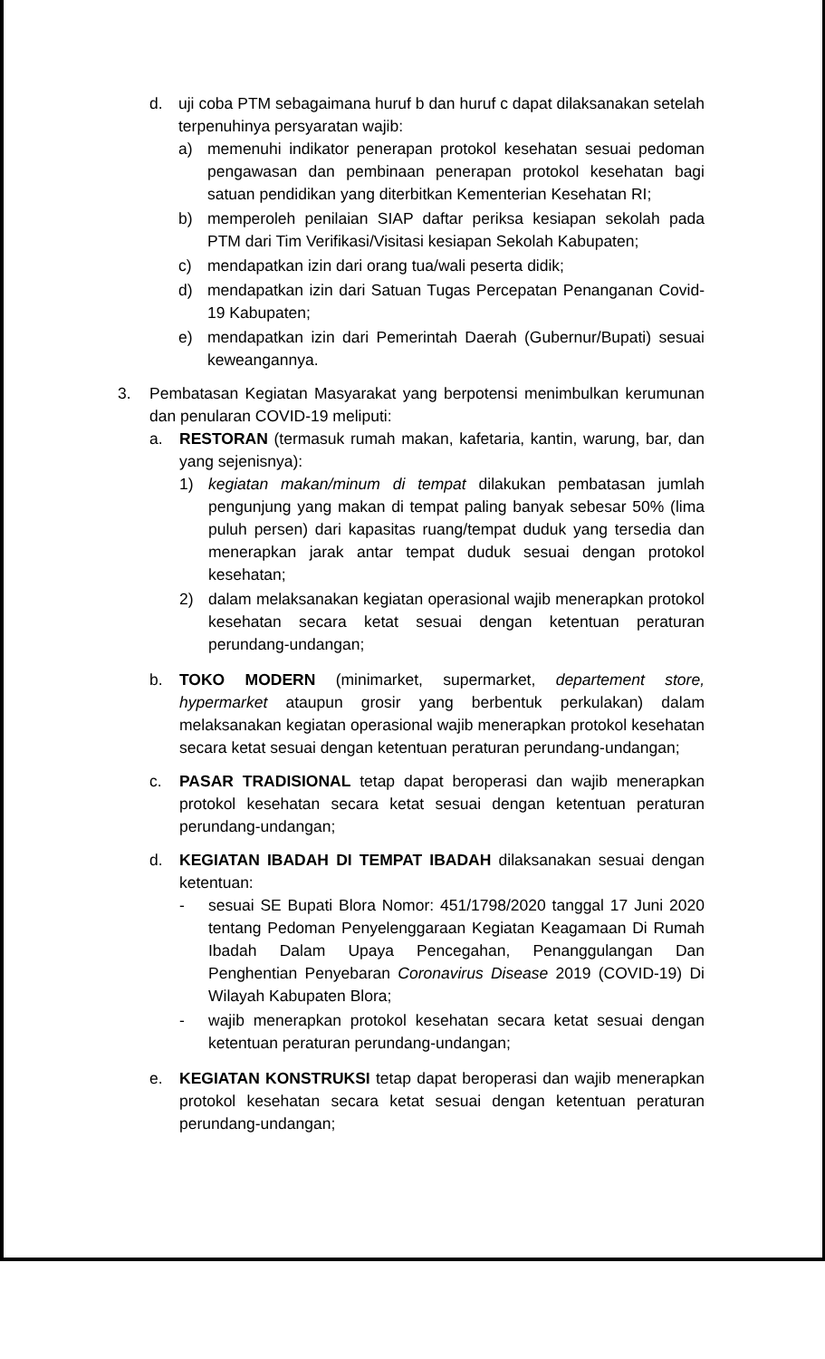d. uji coba PTM sebagaimana huruf b dan huruf c dapat dilaksanakan setelah terpenuhinya persyaratan wajib:
a) memenuhi indikator penerapan protokol kesehatan sesuai pedoman pengawasan dan pembinaan penerapan protokol kesehatan bagi satuan pendidikan yang diterbitkan Kementerian Kesehatan RI;
b) memperoleh penilaian SIAP daftar periksa kesiapan sekolah pada PTM dari Tim Verifikasi/Visitasi kesiapan Sekolah Kabupaten;
c) mendapatkan izin dari orang tua/wali peserta didik;
d) mendapatkan izin dari Satuan Tugas Percepatan Penanganan Covid-19 Kabupaten;
e) mendapatkan izin dari Pemerintah Daerah (Gubernur/Bupati) sesuai keweangannya.
3. Pembatasan Kegiatan Masyarakat yang berpotensi menimbulkan kerumunan dan penularan COVID-19 meliputi:
a. RESTORAN (termasuk rumah makan, kafetaria, kantin, warung, bar, dan yang sejenisnya):
1) kegiatan makan/minum di tempat dilakukan pembatasan jumlah pengunjung yang makan di tempat paling banyak sebesar 50% (lima puluh persen) dari kapasitas ruang/tempat duduk yang tersedia dan menerapkan jarak antar tempat duduk sesuai dengan protokol kesehatan;
2) dalam melaksanakan kegiatan operasional wajib menerapkan protokol kesehatan secara ketat sesuai dengan ketentuan peraturan perundang-undangan;
b. TOKO MODERN (minimarket, supermarket, departement store, hypermarket ataupun grosir yang berbentuk perkulakan) dalam melaksanakan kegiatan operasional wajib menerapkan protokol kesehatan secara ketat sesuai dengan ketentuan peraturan perundang-undangan;
c. PASAR TRADISIONAL tetap dapat beroperasi dan wajib menerapkan protokol kesehatan secara ketat sesuai dengan ketentuan peraturan perundang-undangan;
d. KEGIATAN IBADAH DI TEMPAT IBADAH dilaksanakan sesuai dengan ketentuan:
- sesuai SE Bupati Blora Nomor: 451/1798/2020 tanggal 17 Juni 2020 tentang Pedoman Penyelenggaraan Kegiatan Keagamaan Di Rumah Ibadah Dalam Upaya Pencegahan, Penanggulangan Dan Penghentian Penyebaran Coronavirus Disease 2019 (COVID-19) Di Wilayah Kabupaten Blora;
- wajib menerapkan protokol kesehatan secara ketat sesuai dengan ketentuan peraturan perundang-undangan;
e. KEGIATAN KONSTRUKSI tetap dapat beroperasi dan wajib menerapkan protokol kesehatan secara ketat sesuai dengan ketentuan peraturan perundang-undangan;